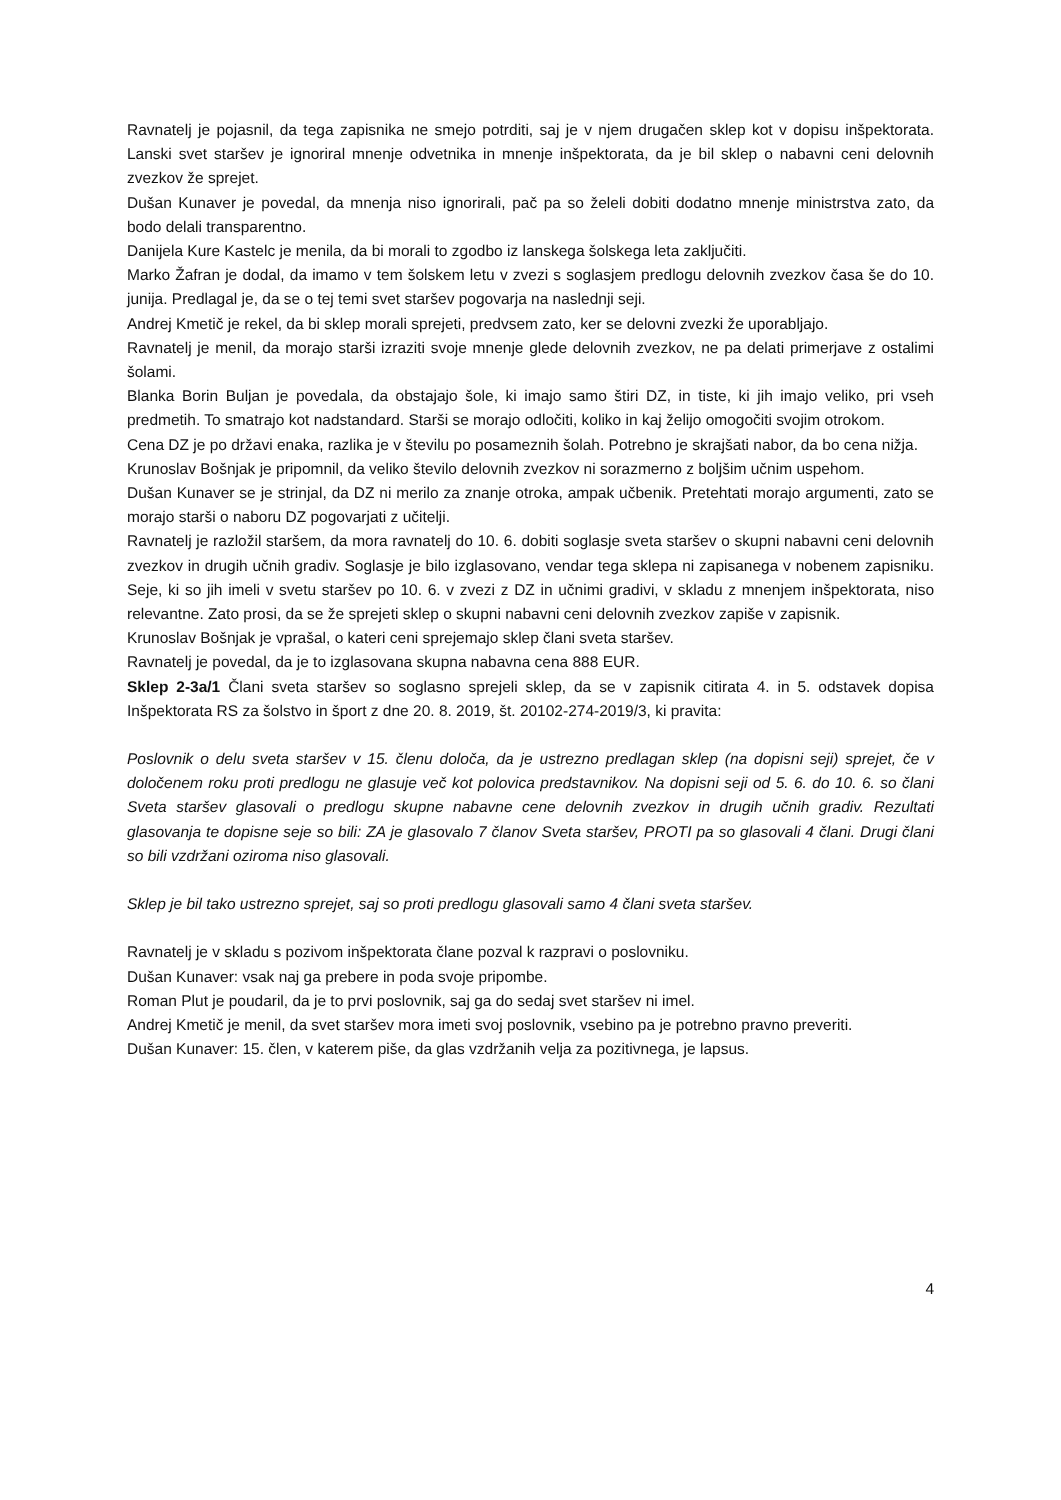Ravnatelj je pojasnil, da tega zapisnika ne smejo potrditi, saj je v njem drugačen sklep kot v dopisu inšpektorata. Lanski svet staršev je ignoriral mnenje odvetnika in mnenje inšpektorata, da je bil sklep o nabavni ceni delovnih zvezkov že sprejet.
Dušan Kunaver je povedal, da mnenja niso ignorirali, pač pa so želeli dobiti dodatno mnenje ministrstva zato, da bodo delali transparentno.
Danijela Kure Kastelc je menila, da bi morali to zgodbo iz lanskega šolskega leta zaključiti.
Marko Žafran je dodal, da imamo v tem šolskem letu v zvezi s soglasjem predlogu delovnih zvezkov časa še do 10. junija. Predlagal je, da se o tej temi svet staršev pogovarja na naslednji seji.
Andrej Kmetič je rekel, da bi sklep morali sprejeti, predvsem zato, ker se delovni zvezki že uporabljajo.
Ravnatelj je menil, da morajo starši izraziti svoje mnenje glede delovnih zvezkov, ne pa delati primerjave z ostalimi šolami.
Blanka Borin Buljan je povedala, da obstajajo šole, ki imajo samo štiri DZ, in tiste, ki jih imajo veliko, pri vseh predmetih. To smatrajo kot nadstandard. Starši se morajo odločiti, koliko in kaj želijo omogočiti svojim otrokom.
Cena DZ je po državi enaka, razlika je v številu po posameznih šolah. Potrebno je skrajšati nabor, da bo cena nižja.
Krunoslav Bošnjak je pripomnil, da veliko število delovnih zvezkov ni sorazmerno z boljšim učnim uspehom.
Dušan Kunaver se je strinjal, da DZ ni merilo za znanje otroka, ampak učbenik. Pretehtati morajo argumenti, zato se morajo starši o naboru DZ pogovarjati z učitelji.
Ravnatelj je razložil staršem, da mora ravnatelj do 10. 6. dobiti soglasje sveta staršev o skupni nabavni ceni delovnih zvezkov in drugih učnih gradiv. Soglasje je bilo izglasovano, vendar tega sklepa ni zapisanega v nobenem zapisniku. Seje, ki so jih imeli v svetu staršev po 10. 6. v zvezi z DZ in učnimi gradivi, v skladu z mnenjem inšpektorata, niso relevantne. Zato prosi, da se že sprejeti sklep o skupni nabavni ceni delovnih zvezkov zapiše v zapisnik.
Krunoslav Bošnjak je vprašal, o kateri ceni sprejemajo sklep člani sveta staršev.
Ravnatelj je povedal, da je to izglasovana skupna nabavna cena 888 EUR.
Sklep 2-3a/1 Člani sveta staršev so soglasno sprejeli sklep, da se v zapisnik citirata 4. in 5. odstavek dopisa Inšpektorata RS za šolstvo in šport z dne 20. 8. 2019, št. 20102-274-2019/3, ki pravita:
Poslovnik o delu sveta staršev v 15. členu določa, da je ustrezno predlagan sklep (na dopisni seji) sprejet, če v določenem roku proti predlogu ne glasuje več kot polovica predstavnikov. Na dopisni seji od 5. 6. do 10. 6. so člani Sveta staršev glasovali o predlogu skupne nabavne cene delovnih zvezkov in drugih učnih gradiv. Rezultati glasovanja te dopisne seje so bili: ZA je glasovalo 7 članov Sveta staršev, PROTI pa so glasovali 4 člani. Drugi člani so bili vzdržani oziroma niso glasovali.
Sklep je bil tako ustrezno sprejet, saj so proti predlogu glasovali samo 4 člani sveta staršev.
Ravnatelj je v skladu s pozivom inšpektorata člane pozval k razpravi o poslovniku.
Dušan Kunaver: vsak naj ga prebere in poda svoje pripombe.
Roman Plut je poudaril, da je to prvi poslovnik, saj ga do sedaj svet staršev ni imel.
Andrej Kmetič je menil, da svet staršev mora imeti svoj poslovnik, vsebino pa je potrebno pravno preveriti.
Dušan Kunaver: 15. člen, v katerem piše, da glas vzdržanih velja za pozitivnega, je lapsus.
4